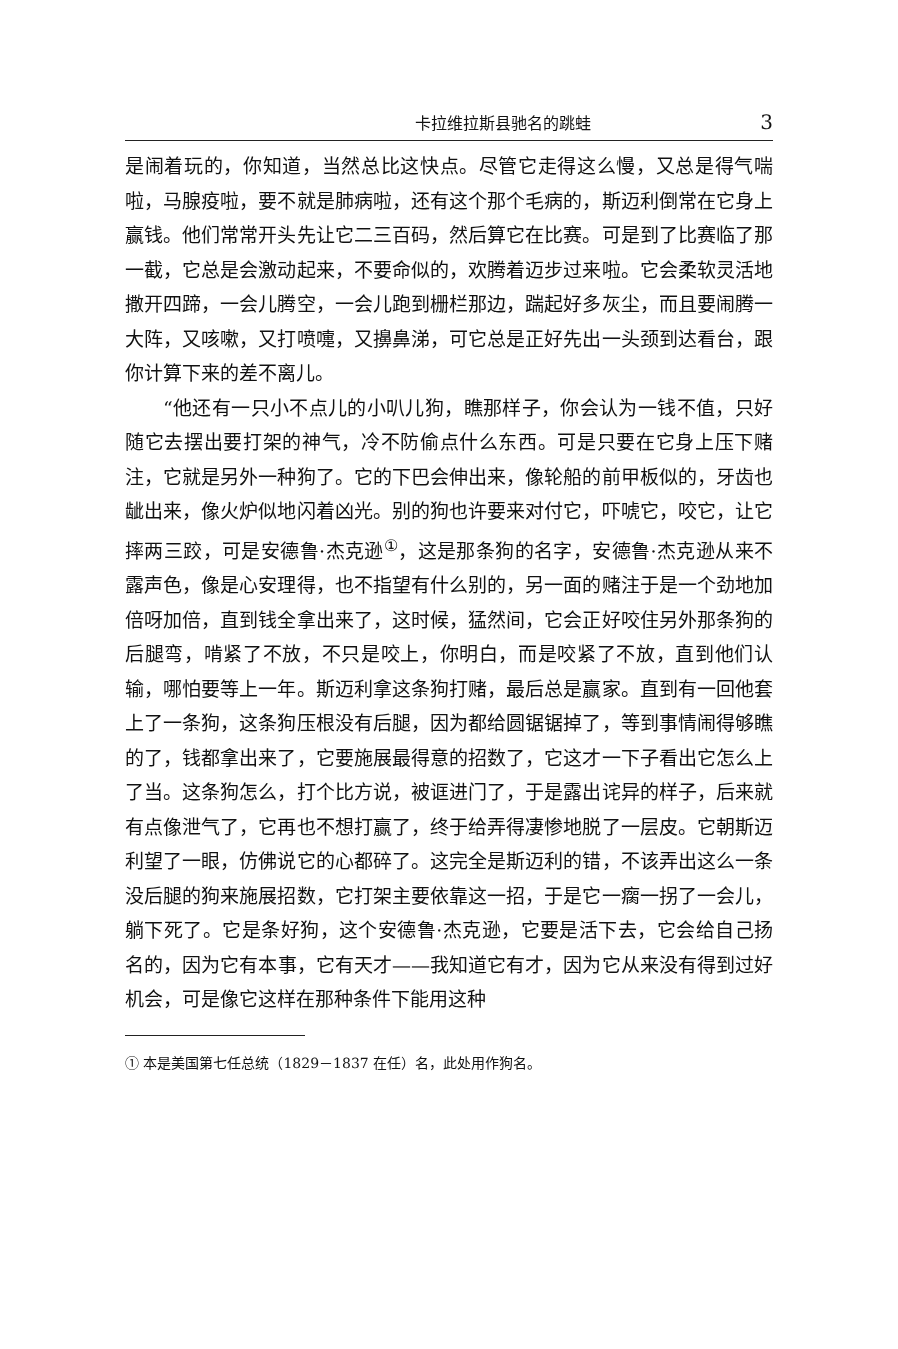卡拉维拉斯县驰名的跳蛙 3
是闹着玩的，你知道，当然总比这快点。尽管它走得这么慢，又总是得气喘啦，马腺疫啦，要不就是肺病啦，还有这个那个毛病的，斯迈利倒常在它身上赢钱。他们常常开头先让它二三百码，然后算它在比赛。可是到了比赛临了那一截，它总是会激动起来，不要命似的，欢腾着迈步过来啦。它会柔软灵活地撒开四蹄，一会儿腾空，一会儿跑到栅栏那边，踹起好多灰尘，而且要闹腾一大阵，又咳嗽，又打喷嚏，又擤鼻涕，可它总是正好先出一头颈到达看台，跟你计算下来的差不离儿。
“他还有一只小不点儿的小叭儿狗，瞧那样子，你会认为一钱不值，只好随它去摆出要打架的神气，冷不防偷点什么东西。可是只要在它身上压下赌注，它就是另外一种狗了。它的下巴会伸出来，像轮船的前甲板似的，牙齿也龇出来，像火炉似地闪着凶光。别的狗也许要来对付它，吓唬它，咬它，让它摔两三跤，可是安德鲁·杰克逊<sup>①</sup>，这是那条狗的名字，安德鲁·杰克逊从来不露声色，像是心安理得，也不指望有什么别的，另一面的赌注于是一个劲地加倍呀加倍，直到钱全拿出来了，这时候，猛然间，它会正好咬住另外那条狗的后腿弯，啃紧了不放，不只是咬上，你明白，而是咬紧了不放，直到他们认输，哪怕要等上一年。斯迈利拿这条狗打赌，最后总是赢家。直到有一回他套上了一条狗，这条狗压根没有后腿，因为都给圆锯锯掉了，等到事情闹得够瞧的了，钱都拿出来了，它要施展最得意的招数了，它这才一下子看出它怎么上了当。这条狗怎么，打个比方说，被诓进门了，于是露出诧异的样子，后来就有点像泄气了，它再也不想打赢了，终于给弄得凄惨地脱了一层皮。它朝斯迈利望了一眼，仿佛说它的心都碎了。这完全是斯迈利的错，不该弄出这么一条没后腿的狗来施展招数，它打架主要依靠这一招，于是它一瘸一拐了一会儿，躺下死了。它是条好狗，这个安德鲁·杰克逊，它要是活下去，它会给自己扬名的，因为它有本事，它有天才——我知道它有才，因为它从来没有得到过好机会，可是像它这样在那种条件下能用这种
① 本是美国第七任总统（1829－1837 在任）名，此处用作狗名。